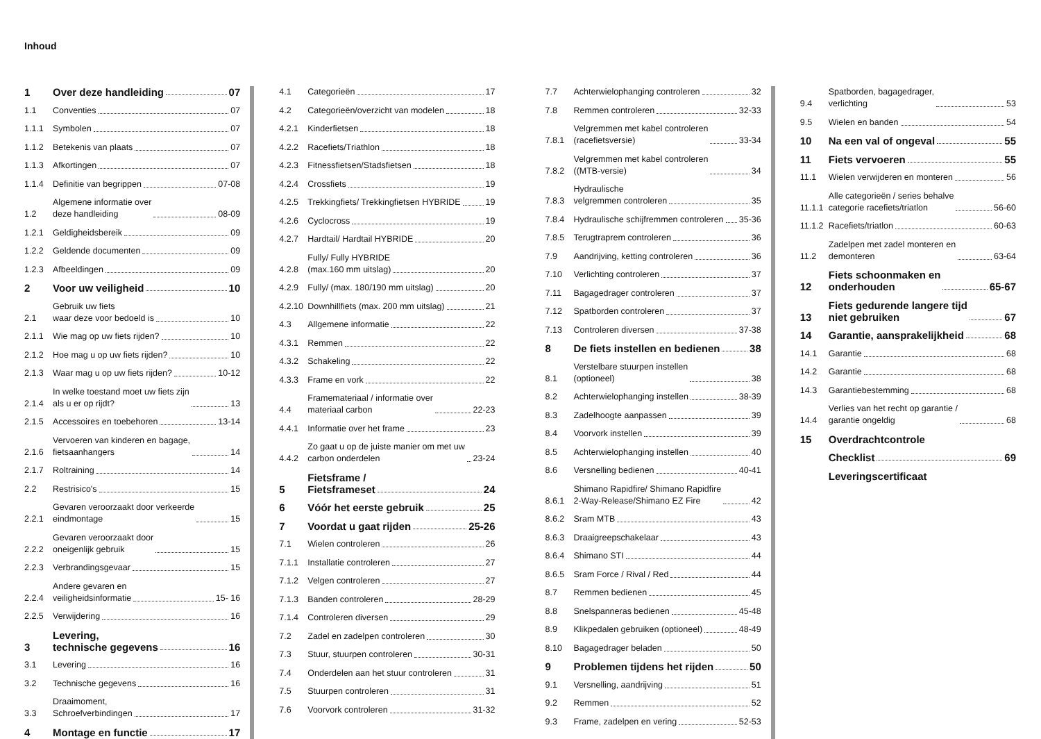Inhoud
1 Over deze handleiding 07
1.1 Conventies 07
1.1.1 Symbolen 07
1.1.2 Betekenis van plaats 07
1.1.3 Afkortingen 07
1.1.4 Definitie van begrippen 07-08
1.2 Algemene informatie over
deze handleiding 08-09
1.2.1 Geldigheidsbereik 09
1.2.2 Geldende documenten 09
1.2.3 Afbeeldingen 09
2 Voor uw veiligheid 10
2.1 Gebruik uw fiets
waar deze voor bedoeld is 10
2.1.1 Wie mag op uw fiets rijden? 10
2.1.2 Hoe mag u op uw fiets rijden? 10
2.1.3 Waar mag u op uw fiets rijden? 10-12
2.1.4 In welke toestand moet uw fiets zijn
als u er op rijdt? 13
2.1.5 Accessoires en toebehoren 13-14
2.1.6 Vervoeren van kinderen en bagage,
fietsaanhangers 14
2.1.7 Roltraining 14
2.2 Restrisico's 15
2.2.1 Gevaren veroorzaakt door verkeerde
eindmontage 15
2.2.2 Gevaren veroorzaakt door
oneigenlijk gebruik 15
2.2.3 Verbrandingsgevaar 15
2.2.4 Andere gevaren en
veiligheidsinformatie 15- 16
2.2.5 Verwijdering 16
3 Levering,
technische gegevens 16
3.1 Levering 16
3.2 Technische gegevens 16
3.3 Draaimoment,
Schroefverbindingen 17
4 Montage en functie 17
4.1 Categorieën 17
4.2 Categorieën/overzicht van modelen 18
4.2.1 Kinderfietsen 18
4.2.2 Racefiets/Triathlon 18
4.2.3 Fitnessfietsen/Stadsfietsen 18
4.2.4 Crossfiets 19
4.2.5 Trekkingfiets/ Trekkingfietsen HYBRIDE 19
4.2.6 Cyclocross 19
4.2.7 Hardtail/ Hardtail HYBRIDE 20
4.2.8 Fully/ Fully HYBRIDE
(max.160 mm uitslag) 20
4.2.9 Fully/ (max. 180/190 mm uitslag) 20
4.2.10 Downhillfiets (max. 200 mm uitslag) 21
4.3 Allgemene informatie 22
4.3.1 Remmen 22
4.3.2 Schakeling 22
4.3.3 Frame en vork 22
4.4 Framemateriaal / informatie over
materiaal carbon 22-23
4.4.1 Informatie over het frame 23
4.4.2 Zo gaat u op de juiste manier om met uw
carbon onderdelen 23-24
5 Fietsframe /
Fietsframeset 24
6 Vóór het eerste gebruik 25
7 Voordat u gaat rijden 25-26
7.1 Wielen controleren 26
7.1.1 Installatie controleren 27
7.1.2 Velgen controleren 27
7.1.3 Banden controleren 28-29
7.1.4 Controleren diversen 29
7.2 Zadel en zadelpen controleren 30
7.3 Stuur, stuurpen controleren 30-31
7.4 Onderdelen aan het stuur controleren 31
7.5 Stuurpen controleren 31
7.6 Voorvork controleren 31-32
7.7 Achterwielophanging controleren 32
7.8 Remmen controleren 32-33
7.8.1 Velgremmen met kabel controleren
(racefietsversie) 33-34
7.8.2 Velgremmen met kabel controleren
((MTB-versie) 34
7.8.3 Hydraulische
velgremmen controleren 35
7.8.4 Hydraulische schijfremmen controleren 35-36
7.8.5 Terugtraprem controleren 36
7.9 Aandrijving, ketting controleren 36
7.10 Verlichting controleren 37
7.11 Bagagedrager controleren 37
7.12 Spatborden controleren 37
7.13 Controleren diversen 37-38
8 De fiets instellen en bedienen 38
8.1 Verstelbare stuurpen instellen
(optioneel) 38
8.2 Achterwielophanging instellen 38-39
8.3 Zadelhoogte aanpassen 39
8.4 Voorvork instellen 39
8.5 Achterwielophanging instellen 40
8.6 Versnelling bedienen 40-41
8.6.1 Shimano Rapidfire/ Shimano Rapidfire
2-Way-Release/Shimano EZ Fire 42
8.6.2 Sram MTB 43
8.6.3 Draaigreepschakelaar 43
8.6.4 Shimano STI 44
8.6.5 Sram Force / Rival / Red 44
8.7 Remmen bedienen 45
8.8 Snelspanneras bedienen 45-48
8.9 Klikpedalen gebruiken (optioneel) 48-49
8.10 Bagagedrager beladen 50
9 Problemen tijdens het rijden 50
9.1 Versnelling, aandrijving 51
9.2 Remmen 52
9.3 Frame, zadelpen en vering 52-53
9.4 Spatborden, bagagedrager,
verlichting 53
9.5 Wielen en banden 54
10 Na een val of ongeval 55
11 Fiets vervoeren 55
11.1 Wielen verwijderen en monteren 56
11.1.1 Alle categorieën / series behalve
categorie racefiets/triatlon 56-60
11.1.2 Racefiets/triatlon 60-63
11.2 Zadelpen met zadel monteren en
demonteren 63-64
12 Fiets schoonmaken en
onderhouden 65-67
13 Fiets gedurende langere tijd
niet gebruiken 67
14 Garantie, aansprakelijkheid 68
14.1 Garantie 68
14.2 Garantie 68
14.3 Garantiebestemming 68
14.4 Verlies van het recht op garantie /
garantie ongeldig 68
15 Overdrachtcontrole
Checklist 69
Leveringscertificaat